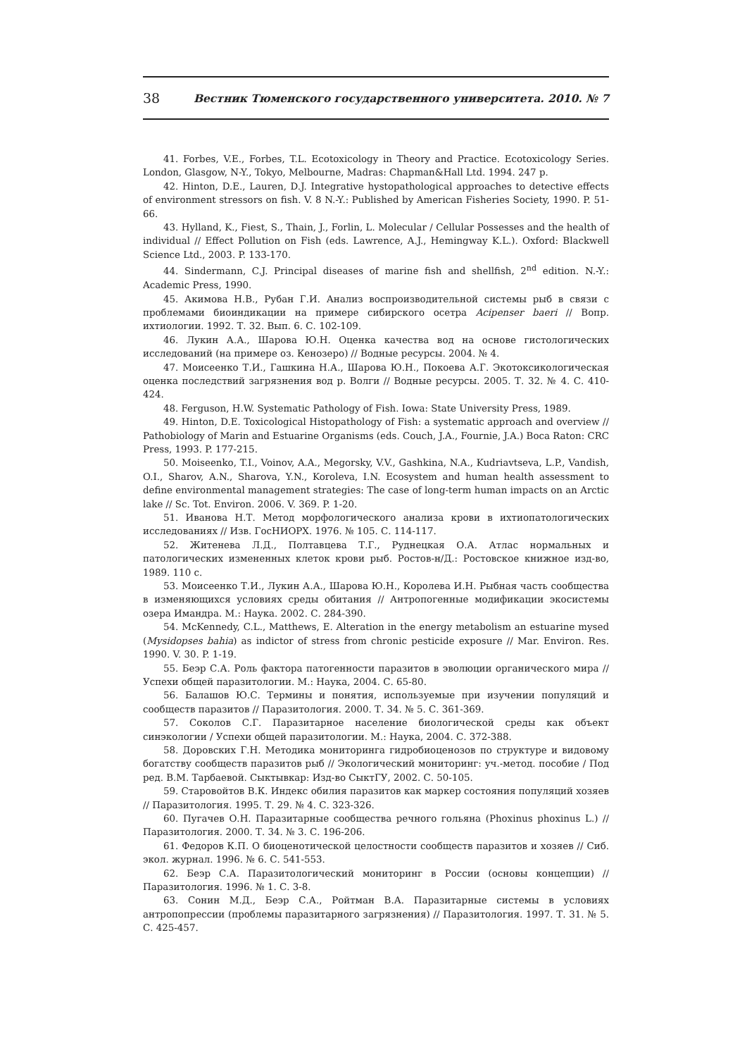38 Вестник Тюменского государственного университета. 2010. № 7
41. Forbes, V.E., Forbes, T.L. Ecotoxicology in Theory and Practice. Ecotoxicology Series. London, Glasgow, N-Y., Tokyo, Melbourne, Madras: Chapman&Hall Ltd. 1994. 247 p.
42. Hinton, D.E., Lauren, D.J. Integrative hystopathological approaches to detective effects of environment stressors on fish. V. 8 N.-Y.: Published by American Fisheries Society, 1990. P. 51-66.
43. Hylland, K., Fiest, S., Thain, J., Forlin, L. Molecular / Cellular Possesses and the health of individual // Effect Pollution on Fish (eds. Lawrence, A.J., Hemingway K.L.). Oxford: Blackwell Science Ltd., 2003. P. 133-170.
44. Sindermann, C.J. Principal diseases of marine fish and shellfish, 2<sup>nd</sup> edition. N.-Y.: Academic Press, 1990.
45. Акимова Н.В., Рубан Г.И. Анализ воспроизводительной системы рыб в связи с проблемами биоиндикации на примере сибирского осетра Acipenser baeri // Вопр. ихтиологии. 1992. Т. 32. Вып. 6. С. 102-109.
46. Лукин А.А., Шарова Ю.Н. Оценка качества вод на основе гистологических исследований (на примере оз. Кенозеро) // Водные ресурсы. 2004. № 4.
47. Моисеенко Т.И., Гашкина Н.А., Шарова Ю.Н., Покоева А.Г. Экотоксикологическая оценка последствий загрязнения вод р. Волги // Водные ресурсы. 2005. Т. 32. № 4. С. 410-424.
48. Ferguson, H.W. Systematic Pathology of Fish. Iowa: State University Press, 1989.
49. Hinton, D.E. Toxicological Histopathology of Fish: a systematic approach and overview // Pathobiology of Marin and Estuarine Organisms (eds. Couch, J.A., Fournie, J.A.) Boca Raton: CRC Press, 1993. P. 177-215.
50. Moiseenko, T.I., Voinov, A.A., Megorsky, V.V., Gashkina, N.A., Kudriavtseva, L.P., Vandish, O.I., Sharov, A.N., Sharova, Y.N., Koroleva, I.N. Ecosystem and human health assessment to define environmental management strategies: The case of long-term human impacts on an Arctic lake // Sc. Tot. Environ. 2006. V. 369. P. 1-20.
51. Иванова Н.Т. Метод морфологического анализа крови в ихтиопатологических исследованиях // Изв. ГосНИОРХ. 1976. № 105. С. 114-117.
52. Житенева Л.Д., Полтавцева Т.Г., Руднецкая О.А. Атлас нормальных и патологических измененных клеток крови рыб. Ростов-н/Д.: Ростовское книжное изд-во, 1989. 110 с.
53. Моисеенко Т.И., Лукин А.А., Шарова Ю.Н., Королева И.Н. Рыбная часть сообщества в изменяющихся условиях среды обитания // Антропогенные модификации экосистемы озера Имандра. М.: Наука. 2002. С. 284-390.
54. McKennedy, C.L., Matthews, E. Alteration in the energy metabolism an estuarine mysed (Mysidopses bahia) as indictor of stress from chronic pesticide exposure // Mar. Environ. Res. 1990. V. 30. P. 1-19.
55. Беэр С.А. Роль фактора патогенности паразитов в эволюции органического мира // Успехи общей паразитологии. М.: Наука, 2004. С. 65-80.
56. Балашов Ю.С. Термины и понятия, используемые при изучении популяций и сообществ паразитов // Паразитология. 2000. Т. 34. № 5. С. 361-369.
57. Соколов С.Г. Паразитарное население биологической среды как объект синэкологии / Успехи общей паразитологии. М.: Наука, 2004. С. 372-388.
58. Доровских Г.Н. Методика мониторинга гидробиоценозов по структуре и видовому богатству сообществ паразитов рыб // Экологический мониторинг: уч.-метод. пособие / Под ред. В.М. Тарбаевой. Сыктывкар: Изд-во СыктГУ, 2002. С. 50-105.
59. Старовойтов В.К. Индекс обилия паразитов как маркер состояния популяций хозяев // Паразитология. 1995. Т. 29. № 4. С. 323-326.
60. Пугачев О.Н. Паразитарные сообщества речного гольяна (Phoxinus phoxinus L.) // Паразитология. 2000. Т. 34. № 3. С. 196-206.
61. Федоров К.П. О биоценотической целостности сообществ паразитов и хозяев // Сиб. экол. журнал. 1996. № 6. С. 541-553.
62. Беэр С.А. Паразитологический мониторинг в России (основы концепции) // Паразитология. 1996. № 1. С. 3-8.
63. Сонин М.Д., Беэр С.А., Ройтман В.А. Паразитарные системы в условиях антропопрессии (проблемы паразитарного загрязнения) // Паразитология. 1997. Т. 31. № 5. С. 425-457.